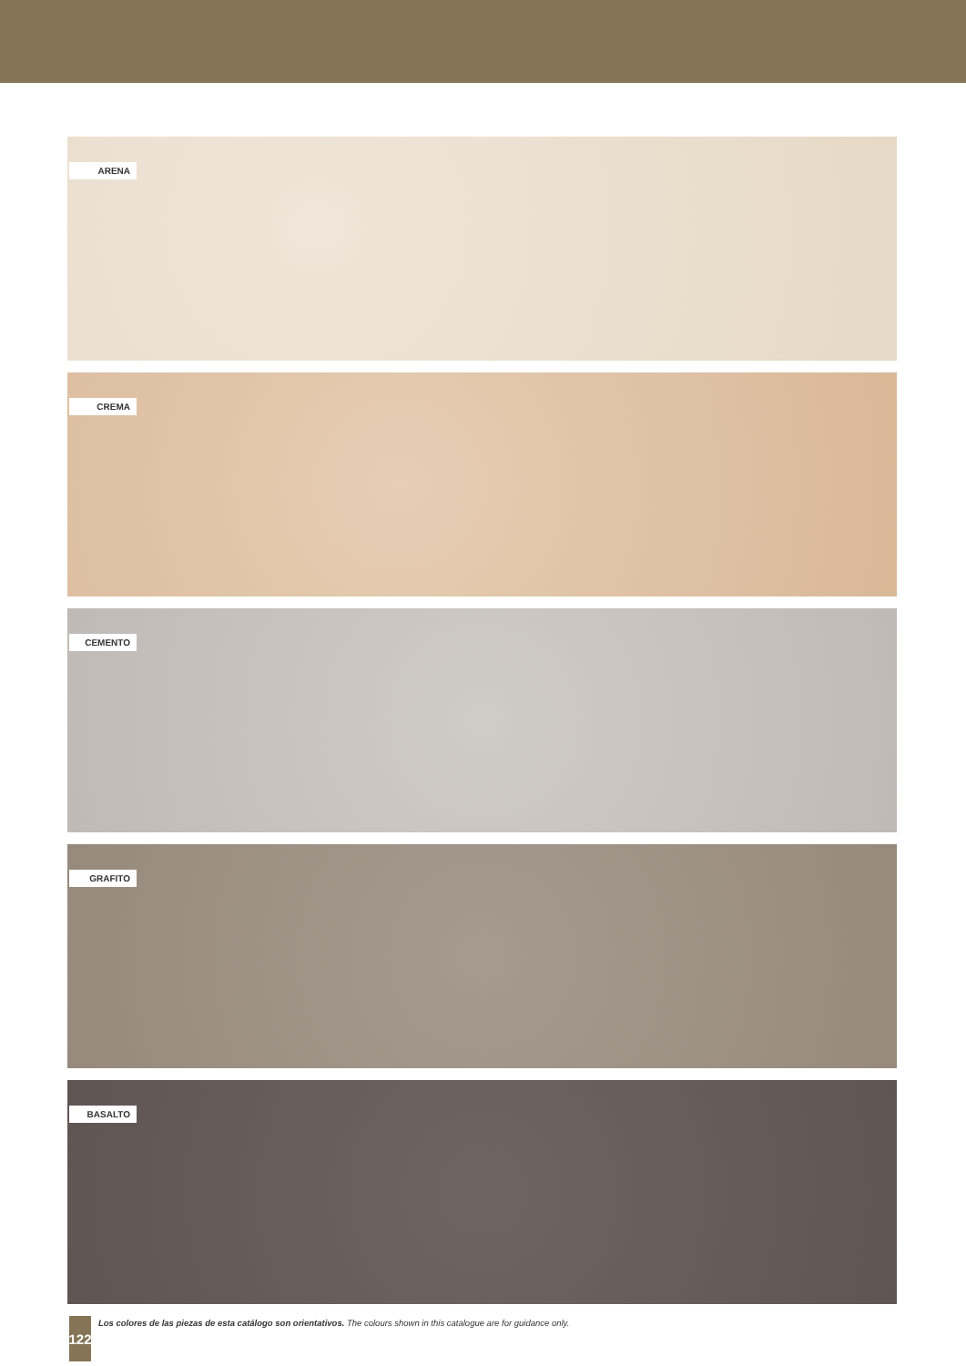ARENA
CREMA
CEMENTO
GRAFITO
BASALTO
122
Los colores de las piezas de esta catálogo son orientativos. The colours shown in this catalogue are for guidance only.